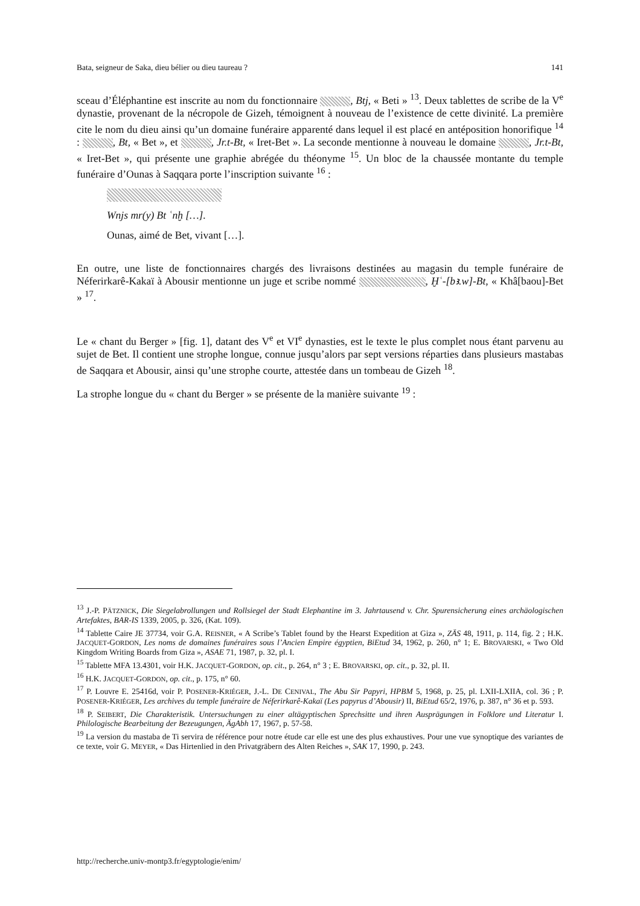Bata, seigneur de Saka, dieu bélier ou dieu taureau ? 141
sceau d’Éléphantine est inscrite au nom du fonctionnaire , Btj, « Beti » <sup>13</sup>. Deux tablettes de scribe de la V<sup>e</sup> dynastie, provenant de la nécropole de Gizeh, témoignent à nouveau de l’existence de cette divinité. La première cite le nom du dieu ainsi qu’un domaine funéraire apparenté dans lequel il est placé en antéposition honorifique <sup>14</sup> : , Bt, « Bet », et , Jr.t-Bt, « Iret-Bet ». La seconde mentionne à nouveau le domaine , Jr.t-Bt, « Iret-Bet », qui présente une graphie abrégée du théonyme <sup>15</sup>. Un bloc de la chaussée montante du temple funéraire d’Ounas à Saqqara porte l’inscription suivante <sup>16</sup> :
Wnjs mr(y) Bt ʿnḫ […].
Ounas, aimé de Bet, vivant […].
En outre, une liste de fonctionnaires chargés des livraisons destinées au magasin du temple funéraire de Néferirkarê-Kakaï à Abousir mentionne un juge et scribe nommé , Ḫʿ-[bꜣ.w]-Bt, « Khâ[baou]-Bet » <sup>17</sup>.
Le « chant du Berger » [fig. 1], datant des V<sup>e</sup> et VI<sup>e</sup> dynasties, est le texte le plus complet nous étant parvenu au sujet de Bet. Il contient une strophe longue, connue jusqu’alors par sept versions réparties dans plusieurs mastabas de Saqqara et Abousir, ainsi qu’une strophe courte, attestée dans un tombeau de Gizeh <sup>18</sup>.
La strophe longue du « chant du Berger » se présente de la manière suivante <sup>19</sup> :
<sup>13</sup> J.-P. PÄTZNICK, Die Siegelabrollungen und Rollsiegel der Stadt Elephantine im 3. Jahrtausend v. Chr. Spurensicherung eines archäologischen Artefaktes, BAR-IS 1339, 2005, p. 326, (Kat. 109).
<sup>14</sup> Tablette Caire JE 37734, voir G.A. REISNER, « A Scribe’s Tablet found by the Hearst Expedition at Giza », ZÄS 48, 1911, p. 114, fig. 2 ; H.K. JACQUET-GORDON, Les noms de domaines funéraires sous l’Ancien Empire égyptien, BiEtud 34, 1962, p. 260, n° 1; E. BROVARSKI, « Two Old Kingdom Writing Boards from Giza », ASAE 71, 1987, p. 32, pl. I.
<sup>15</sup> Tablette MFA 13.4301, voir H.K. JACQUET-GORDON, op. cit., p. 264, n° 3 ; E. BROVARSKI, op. cit., p. 32, pl. II.
<sup>16</sup> H.K. JACQUET-GORDON, op. cit., p. 175, n° 60.
<sup>17</sup> P. Louvre E. 25416d, voir P. POSENER-KRIÉGER, J.-L. DE CENIVAL, The Abu Sir Papyri, HPBM 5, 1968, p. 25, pl. LXII-LXIIA, col. 36 ; P. POSENER-KRIÉGER, Les archives du temple funéraire de Néferirkarê-Kakaï (Les papyrus d’Abousir) II, BiEtud 65/2, 1976, p. 387, n° 36 et p. 593.
<sup>18</sup> P. SEIBERT, Die Charakteristik. Untersuchungen zu einer altägyptischen Sprechsitte und ihren Ausprägungen in Folklore und Literatur I. Philologische Bearbeitung der Bezeugungen, ÄgAbh 17, 1967, p. 57-58.
<sup>19</sup> La version du mastaba de Ti servira de référence pour notre étude car elle est une des plus exhaustives. Pour une vue synoptique des variantes de ce texte, voir G. MEYER, « Das Hirtenlied in den Privatgräbern des Alten Reiches », SAK 17, 1990, p. 243.
http://recherche.univ-montp3.fr/egyptologie/enim/